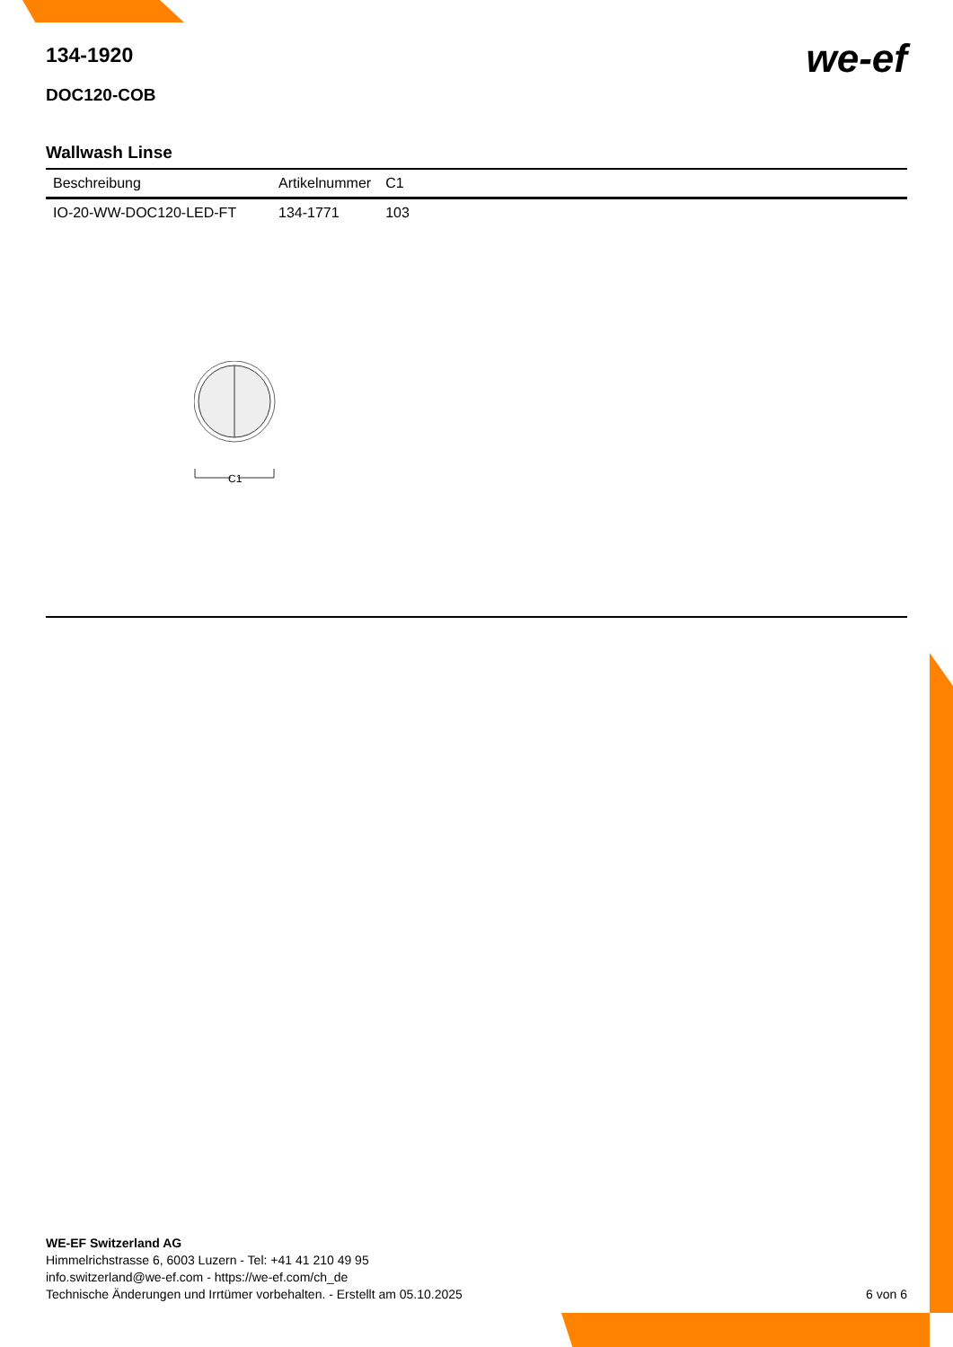134-1920
DOC120-COB
we-ef
Wallwash Linse
| Beschreibung | Artikelnummer | C1 |
| --- | --- | --- |
| IO-20-WW-DOC120-LED-FT | 134-1771 | 103 |
C1
WE-EF Switzerland AG
Himmelrichstrasse 6, 6003 Luzern - Tel: +41 41 210 49 95
info.switzerland@we-ef.com - https://we-ef.com/ch_de
Technische Änderungen und Irrtümer vorbehalten. - Erstellt am 05.10.2025 6 von 6